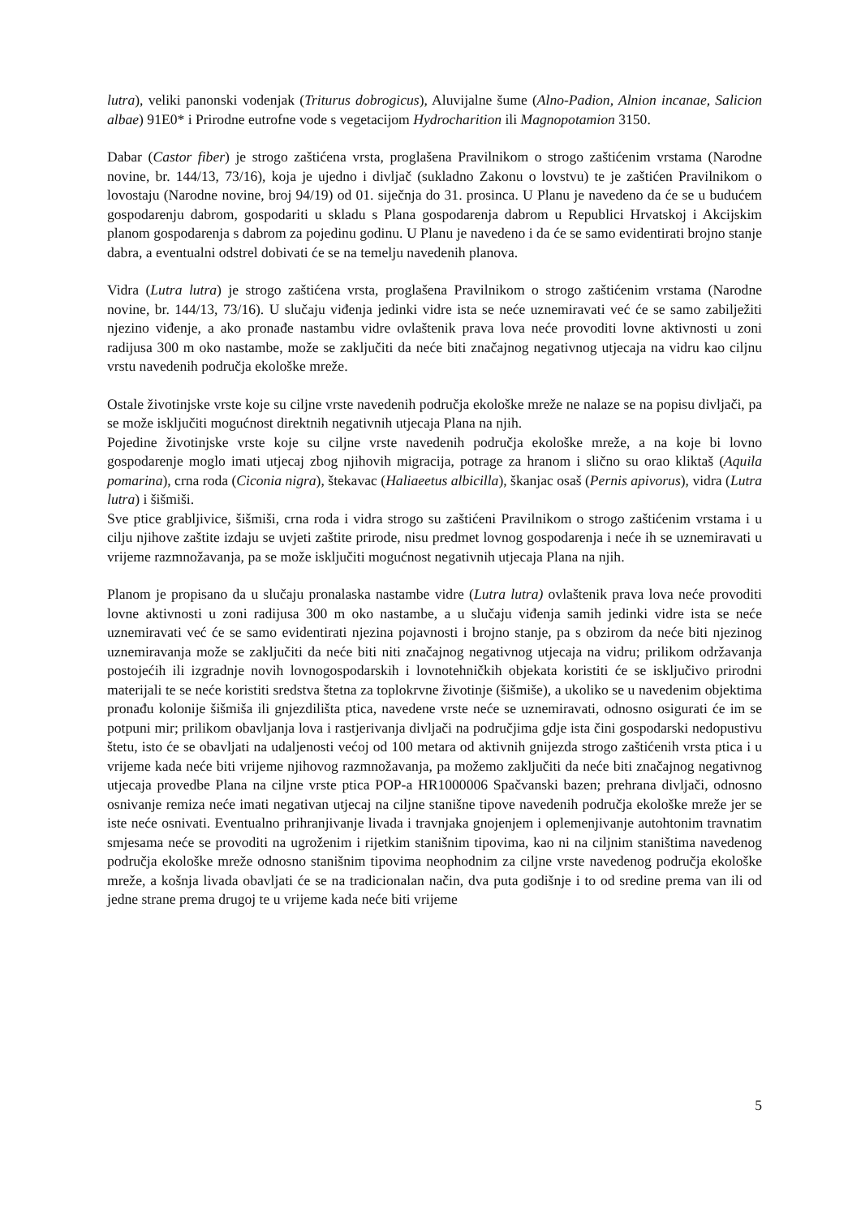lutra), veliki panonski vodenjak (Triturus dobrogicus), Aluvijalne šume (Alno-Padion, Alnion incanae, Salicion albae) 91E0* i Prirodne eutrofne vode s vegetacijom Hydrocharition ili Magnopotamion 3150.
Dabar (Castor fiber) je strogo zaštićena vrsta, proglašena Pravilnikom o strogo zaštićenim vrstama (Narodne novine, br. 144/13, 73/16), koja je ujedno i divljač (sukladno Zakonu o lovstvu) te je zaštićen Pravilnikom o lovostaju (Narodne novine, broj 94/19) od 01. siječnja do 31. prosinca. U Planu je navedeno da će se u budućem gospodarenju dabrom, gospodariti u skladu s Plana gospodarenja dabrom u Republici Hrvatskoj i Akcijskim planom gospodarenja s dabrom za pojedinu godinu. U Planu je navedeno i da će se samo evidentirati brojno stanje dabra, a eventualni odstrel dobivati će se na temelju navedenih planova.
Vidra (Lutra lutra) je strogo zaštićena vrsta, proglašena Pravilnikom o strogo zaštićenim vrstama (Narodne novine, br. 144/13, 73/16). U slučaju viđenja jedinki vidre ista se neće uznemiravati već će se samo zabilježiti njezino viđenje, a ako pronađe nastambu vidre ovlaštenik prava lova neće provoditi lovne aktivnosti u zoni radijusa 300 m oko nastambe, može se zaključiti da neće biti značajnog negativnog utjecaja na vidru kao ciljnu vrstu navedenih područja ekološke mreže.
Ostale životinjske vrste koje su ciljne vrste navedenih područja ekološke mreže ne nalaze se na popisu divljači, pa se može isključiti mogućnost direktnih negativnih utjecaja Plana na njih.
Pojedine životinjske vrste koje su ciljne vrste navedenih područja ekološke mreže, a na koje bi lovno gospodarenje moglo imati utjecaj zbog njihovih migracija, potrage za hranom i slično su orao kliktaš (Aquila pomarina), crna roda (Ciconia nigra), štekavac (Haliaeetus albicilla), škanjac osaš (Pernis apivorus), vidra (Lutra lutra) i šišmiši.
Sve ptice grabljivice, šišmiši, crna roda i vidra strogo su zaštićeni Pravilnikom o strogo zaštićenim vrstama i u cilju njihove zaštite izdaju se uvjeti zaštite prirode, nisu predmet lovnog gospodarenja i neće ih se uznemiravati u vrijeme razmnožavanja, pa se može isključiti mogućnost negativnih utjecaja Plana na njih.
Planom je propisano da u slučaju pronalaska nastambe vidre (Lutra lutra) ovlaštenik prava lova neće provoditi lovne aktivnosti u zoni radijusa 300 m oko nastambe, a u slučaju viđenja samih jedinki vidre ista se neće uznemiravati već će se samo evidentirati njezina pojavnosti i brojno stanje, pa s obzirom da neće biti njezinog uznemiravanja može se zaključiti da neće biti niti značajnog negativnog utjecaja na vidru; prilikom održavanja postojećih ili izgradnje novih lovnogospodarskih i lovnotehničkih objekata koristiti će se isključivo prirodni materijali te se neće koristiti sredstva štetna za toplokrvne životinje (šišmiše), a ukoliko se u navedenim objektima pronađu kolonije šišmiša ili gnjezdilišta ptica, navedene vrste neće se uznemiravati, odnosno osigurati će im se potpuni mir; prilikom obavljanja lova i rastjerivanja divljači na područjima gdje ista čini gospodarski nedopustivu štetu, isto će se obavljati na udaljenosti većoj od 100 metara od aktivnih gnijezda strogo zaštićenih vrsta ptica i u vrijeme kada neće biti vrijeme njihovog razmnožavanja, pa možemo zaključiti da neće biti značajnog negativnog utjecaja provedbe Plana na ciljne vrste ptica POP-a HR1000006 Spačvanski bazen; prehrana divljači, odnosno osnivanje remiza neće imati negativan utjecaj na ciljne stanišne tipove navedenih područja ekološke mreže jer se iste neće osnivati. Eventualno prihranjivanje livada i travnjaka gnojenjem i oplemenjivanje autohtonim travnatim smjesama neće se provoditi na ugroženim i rijetkim stanišnim tipovima, kao ni na ciljnim staništima navedenog područja ekološke mreže odnosno stanišnim tipovima neophodnim za ciljne vrste navedenog područja ekološke mreže, a košnja livada obavljati će se na tradicionalan način, dva puta godišnje i to od sredine prema van ili od jedne strane prema drugoj te u vrijeme kada neće biti vrijeme
5